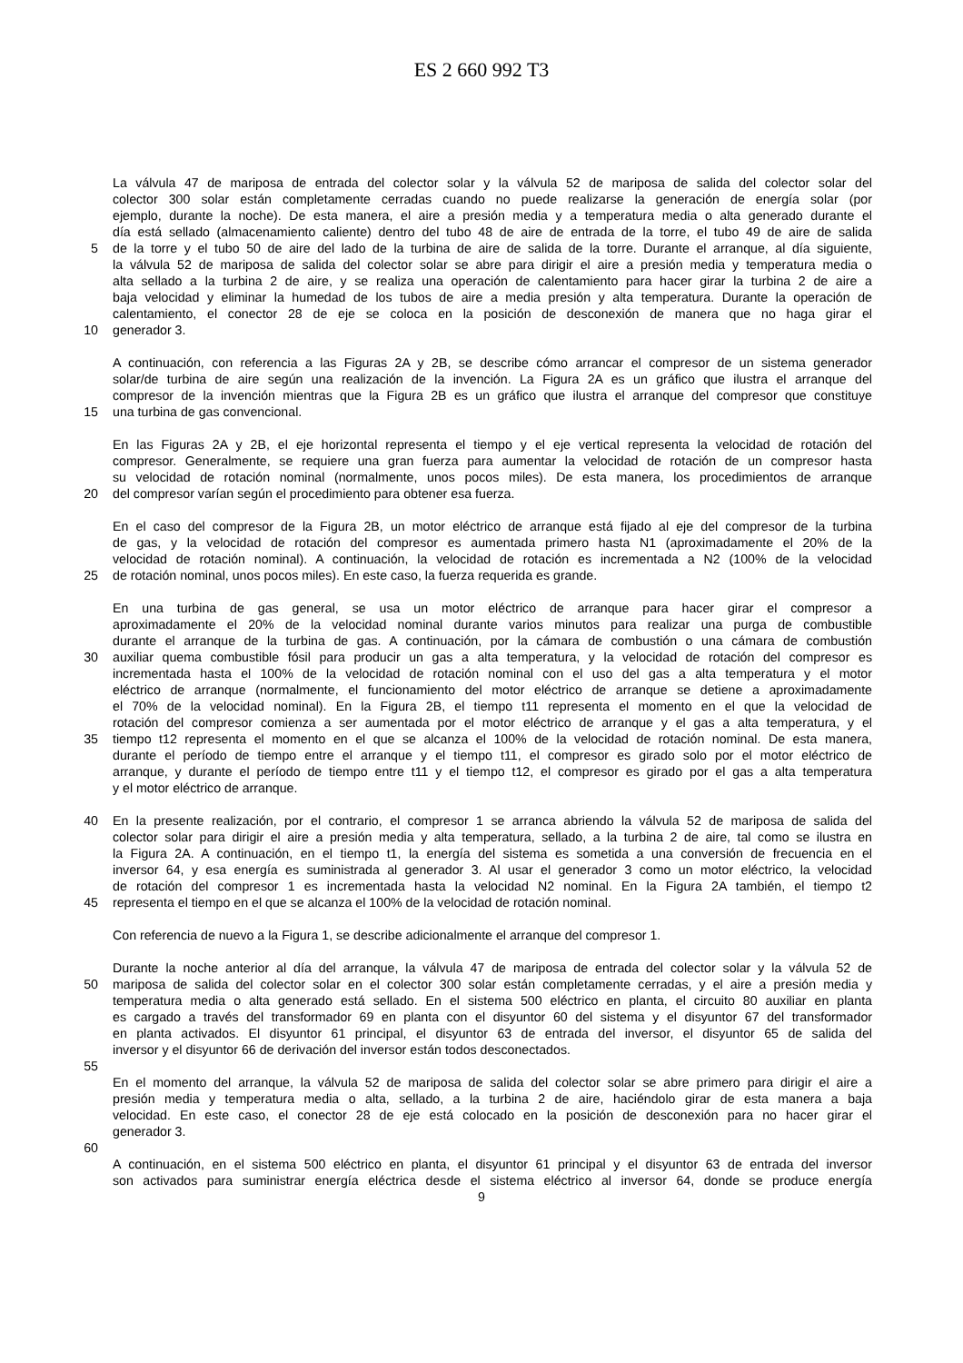ES 2 660 992 T3
La válvula 47 de mariposa de entrada del colector solar y la válvula 52 de mariposa de salida del colector solar del
colector 300 solar están completamente cerradas cuando no puede realizarse la generación de energía solar (por
ejemplo, durante la noche). De esta manera, el aire a presión media y a temperatura media o alta generado durante el
día está sellado (almacenamiento caliente) dentro del tubo 48 de aire de entrada de la torre, el tubo 49 de aire de salida
5 de la torre y el tubo 50 de aire del lado de la turbina de aire de salida de la torre. Durante el arranque, al día siguiente,
la válvula 52 de mariposa de salida del colector solar se abre para dirigir el aire a presión media y temperatura media o
alta sellado a la turbina 2 de aire, y se realiza una operación de calentamiento para hacer girar la turbina 2 de aire a
baja velocidad y eliminar la humedad de los tubos de aire a media presión y alta temperatura. Durante la operación de
calentamiento, el conector 28 de eje se coloca en la posición de desconexión de manera que no haga girar el
10 generador 3.
A continuación, con referencia a las Figuras 2A y 2B, se describe cómo arrancar el compresor de un sistema generador
solar/de turbina de aire según una realización de la invención. La Figura 2A es un gráfico que ilustra el arranque del
compresor de la invención mientras que la Figura 2B es un gráfico que ilustra el arranque del compresor que constituye
15 una turbina de gas convencional.
En las Figuras 2A y 2B, el eje horizontal representa el tiempo y el eje vertical representa la velocidad de rotación del
compresor. Generalmente, se requiere una gran fuerza para aumentar la velocidad de rotación de un compresor hasta
su velocidad de rotación nominal (normalmente, unos pocos miles). De esta manera, los procedimientos de arranque
20 del compresor varían según el procedimiento para obtener esa fuerza.
En el caso del compresor de la Figura 2B, un motor eléctrico de arranque está fijado al eje del compresor de la turbina
de gas, y la velocidad de rotación del compresor es aumentada primero hasta N1 (aproximadamente el 20% de la
velocidad de rotación nominal). A continuación, la velocidad de rotación es incrementada a N2 (100% de la velocidad
25 de rotación nominal, unos pocos miles). En este caso, la fuerza requerida es grande.
En una turbina de gas general, se usa un motor eléctrico de arranque para hacer girar el compresor a
aproximadamente el 20% de la velocidad nominal durante varios minutos para realizar una purga de combustible
durante el arranque de la turbina de gas. A continuación, por la cámara de combustión o una cámara de combustión
30 auxiliar quema combustible fósil para producir un gas a alta temperatura, y la velocidad de rotación del compresor es
incrementada hasta el 100% de la velocidad de rotación nominal con el uso del gas a alta temperatura y el motor
eléctrico de arranque (normalmente, el funcionamiento del motor eléctrico de arranque se detiene a aproximadamente
el 70% de la velocidad nominal). En la Figura 2B, el tiempo t11 representa el momento en el que la velocidad de
rotación del compresor comienza a ser aumentada por el motor eléctrico de arranque y el gas a alta temperatura, y el
35 tiempo t12 representa el momento en el que se alcanza el 100% de la velocidad de rotación nominal. De esta manera,
durante el período de tiempo entre el arranque y el tiempo t11, el compresor es girado solo por el motor eléctrico de
arranque, y durante el período de tiempo entre t11 y el tiempo t12, el compresor es girado por el gas a alta temperatura
y el motor eléctrico de arranque.
40 En la presente realización, por el contrario, el compresor 1 se arranca abriendo la válvula 52 de mariposa de salida del
colector solar para dirigir el aire a presión media y alta temperatura, sellado, a la turbina 2 de aire, tal como se ilustra en
la Figura 2A. A continuación, en el tiempo t1, la energía del sistema es sometida a una conversión de frecuencia en el
inversor 64, y esa energía es suministrada al generador 3. Al usar el generador 3 como un motor eléctrico, la velocidad
de rotación del compresor 1 es incrementada hasta la velocidad N2 nominal. En la Figura 2A también, el tiempo t2
45 representa el tiempo en el que se alcanza el 100% de la velocidad de rotación nominal.
Con referencia de nuevo a la Figura 1, se describe adicionalmente el arranque del compresor 1.
Durante la noche anterior al día del arranque, la válvula 47 de mariposa de entrada del colector solar y la válvula 52 de
50 mariposa de salida del colector solar en el colector 300 solar están completamente cerradas, y el aire a presión media y
temperatura media o alta generado está sellado. En el sistema 500 eléctrico en planta, el circuito 80 auxiliar en planta
es cargado a través del transformador 69 en planta con el disyuntor 60 del sistema y el disyuntor 67 del transformador
en planta activados. El disyuntor 61 principal, el disyuntor 63 de entrada del inversor, el disyuntor 65 de salida del
inversor y el disyuntor 66 de derivación del inversor están todos desconectados.
55
En el momento del arranque, la válvula 52 de mariposa de salida del colector solar se abre primero para dirigir el aire a
presión media y temperatura media o alta, sellado, a la turbina 2 de aire, haciéndolo girar de esta manera a baja
velocidad. En este caso, el conector 28 de eje está colocado en la posición de desconexión para no hacer girar el
generador 3.
60
A continuación, en el sistema 500 eléctrico en planta, el disyuntor 61 principal y el disyuntor 63 de entrada del inversor
son activados para suministrar energía eléctrica desde el sistema eléctrico al inversor 64, donde se produce energía
9